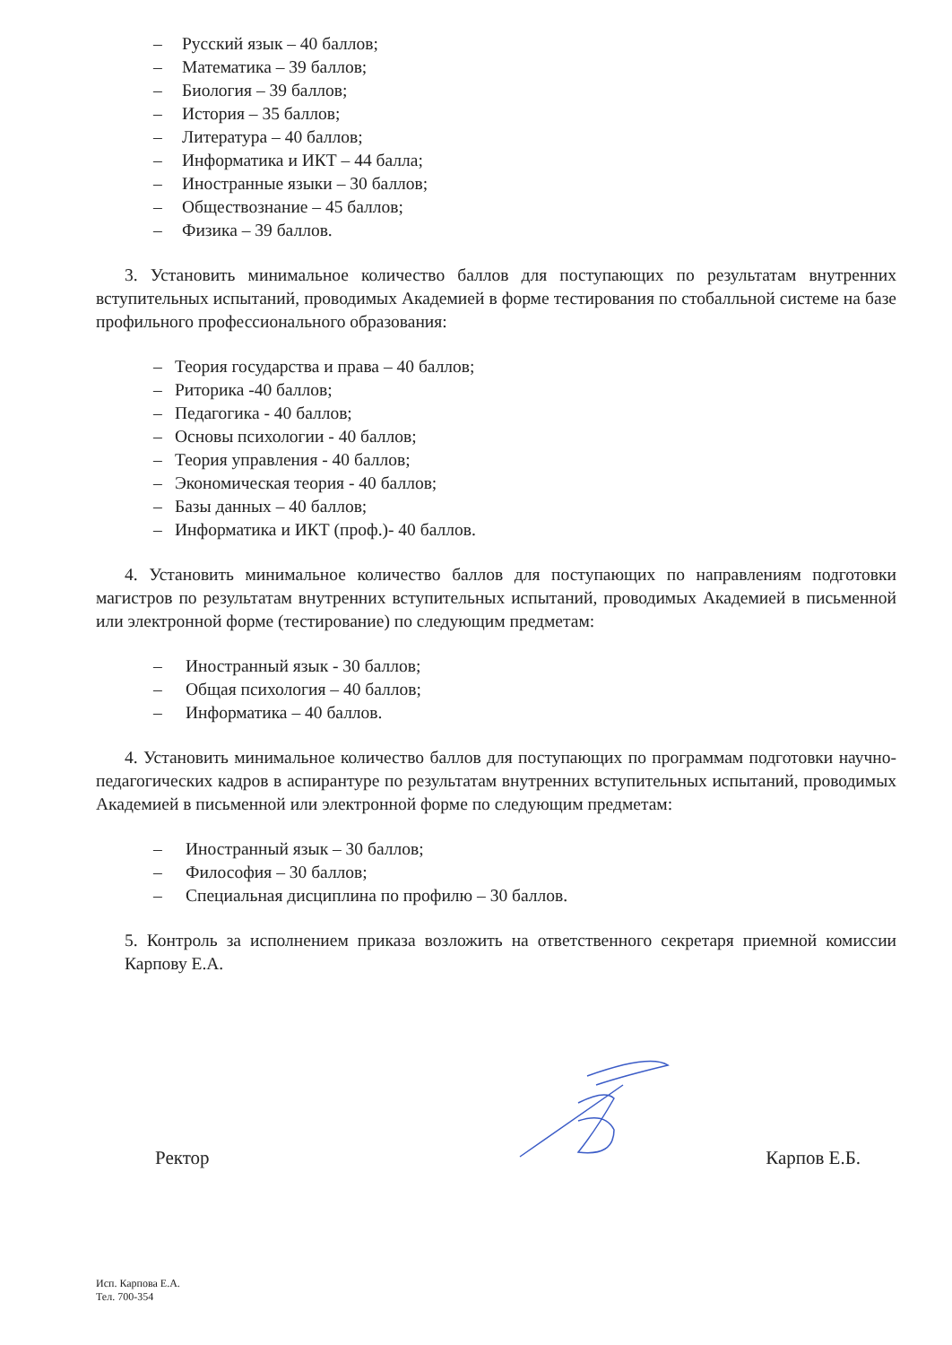– Русский язык – 40 баллов;
– Математика – 39 баллов;
– Биология – 39 баллов;
– История – 35 баллов;
– Литература – 40 баллов;
– Информатика и ИКТ – 44 балла;
– Иностранные языки – 30 баллов;
– Обществознание – 45 баллов;
– Физика – 39 баллов.
3. Установить минимальное количество баллов для поступающих по результатам внутренних вступительных испытаний, проводимых Академией в форме тестирования по стобалльной системе на базе профильного профессионального образования:
– Теория государства и права – 40 баллов;
– Риторика -40 баллов;
– Педагогика - 40 баллов;
– Основы психологии - 40 баллов;
– Теория управления - 40 баллов;
– Экономическая теория - 40 баллов;
– Базы данных – 40 баллов;
– Информатика и ИКТ (проф.)- 40 баллов.
4. Установить минимальное количество баллов для поступающих по направлениям подготовки магистров по результатам внутренних вступительных испытаний, проводимых Академией в письменной или электронной форме (тестирование) по следующим предметам:
– Иностранный язык - 30 баллов;
– Общая психология – 40 баллов;
– Информатика – 40 баллов.
4. Установить минимальное количество баллов для поступающих по программам подготовки научно-педагогических кадров в аспирантуре по результатам внутренних вступительных испытаний, проводимых Академией в письменной или электронной форме по следующим предметам:
– Иностранный язык – 30 баллов;
– Философия – 30 баллов;
– Специальная дисциплина по профилю – 30 баллов.
5. Контроль за исполнением приказа возложить на ответственного секретаря приемной комиссии Карпову Е.А.
Ректор Карпов Е.Б.
Исп. Карпова Е.А.
Тел. 700-354